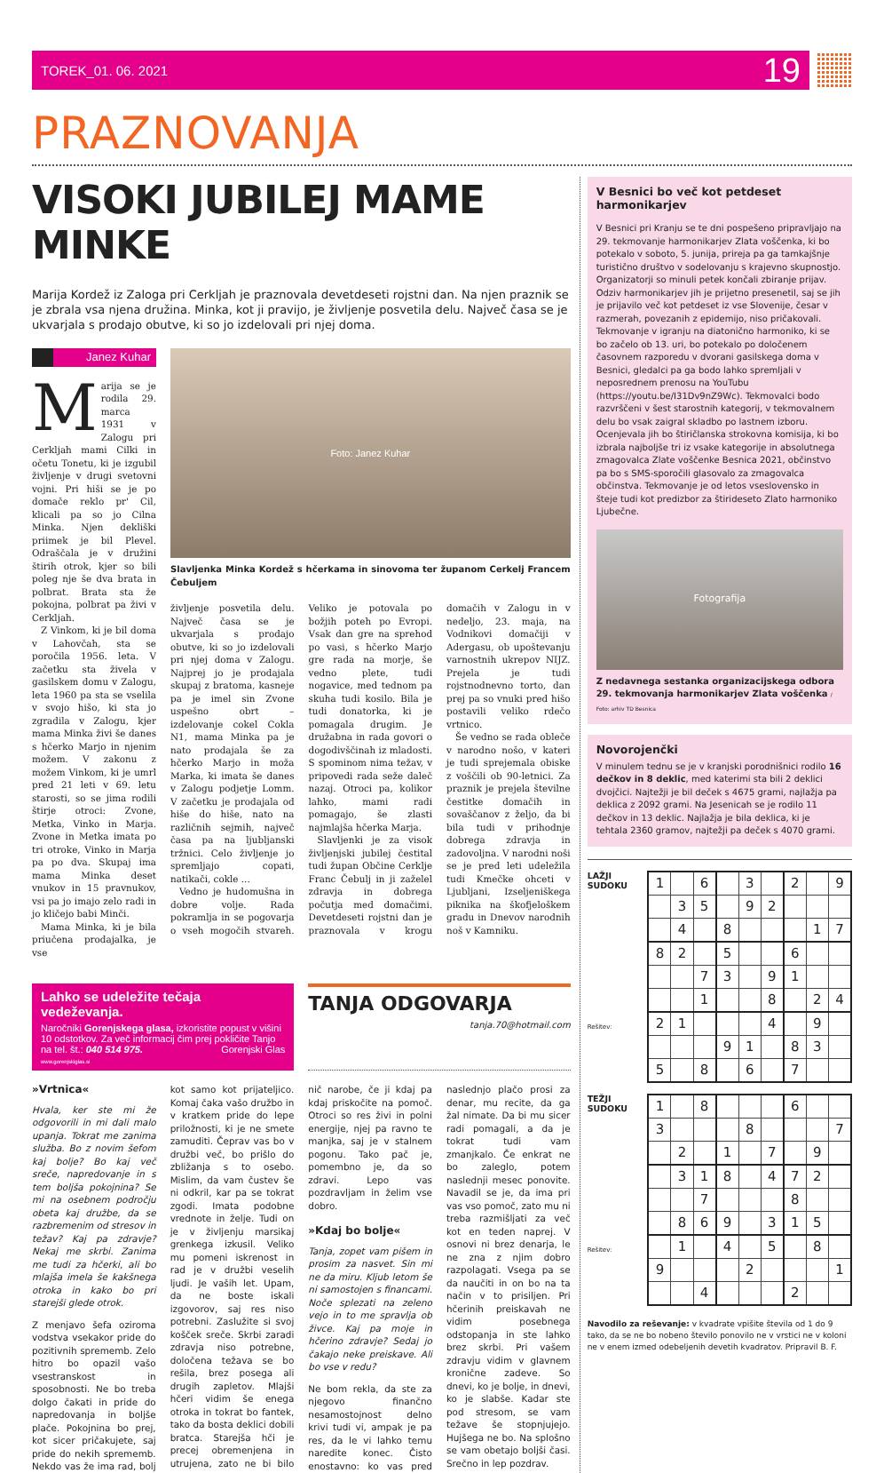TOREK_01. 06. 2021 19
PRAZNOVANJA
VISOKI JUBILEJ MAME MINKE
Marija Kordež iz Zaloga pri Cerkljah je praznovala devetdeseti rojstni dan. Na njen praznik se je zbrala vsa njena družina. Minka, kot ji pravijo, je življenje posvetila delu. Največ časa se je ukvarjala s prodajo obutve, ki so jo izdelovali pri njej doma.
Janez Kuhar
Marija se je rodila 29. marca 1931 v Zalogu pri Cerkljah mami Cilki in očetu Tonetu, ki je izgubil življenje v drugi svetovni vojni. Pri hiši se je po domače reklo pr' Cil, klicali pa so jo Cilna Minka. Njen dekliški priimek je bil Plevel. Odraščala je v družini štirih otrok, kjer so bili poleg nje še dva brata in polbrat. Brata sta že pokojna, polbrat pa živi v Cerkljah.
Z Vinkom, ki je bil doma v Lahovčah, sta se poročila 1956. leta. V začetku sta živela v gasilskem domu v Zalogu, leta 1960 pa sta se vselila v svojo hišo, ki sta jo zgradila v Zalogu, kjer mama Minka živi še danes s hčerko Marjo in njenim možem. V zakonu z možem Vinkom, ki je umrl pred 21 leti v 69. letu starosti, so se jima rodili štirje otroci: Zvone, Metka, Vinko in Marja. Zvone in Metka imata po tri otroke, Vinko in Marja pa po dva. Skupaj ima mama Minka deset vnukov in 15 pravnukov, vsi pa jo imajo zelo radi in jo kličejo babi Minči.
Mama Minka, ki je bila priučena prodajalka, je vse
Foto: Janez Kuhar
Slavljenka Minka Kordež s hčerkama in sinovoma ter županom Cerkelj Francem Čebuljem
življenje posvetila delu. Največ časa se je ukvarjala s prodajo obutve, ki so jo izdelovali pri njej doma v Zalogu. Najprej jo je prodajala skupaj z bratoma, kasneje pa je imel sin Zvone uspešno obrt – izdelovanje cokel Cokla N1, mama Minka pa je nato prodajala še za hčerko Marjo in moža Marka, ki imata še danes v Zalogu podjetje Lomm. V začetku je prodajala od hiše do hiše, nato na različnih sejmih, največ časa pa na ljubljanski tržnici. Celo življenje jo spremljajo copati, natikači, cokle ...
Vedno je hudomušna in dobre volje. Rada pokramlja in se pogovarja o vseh mogočih stvareh. Veliko je potovala po božjih poteh po Evropi. Vsak dan gre na sprehod po vasi, s hčerko Marjo gre rada na morje, še vedno plete, tudi nogavice, med tednom pa skuha tudi kosilo. Bila je tudi donatorka, ki je pomagala drugim. Je družabna in rada govori o dogodivščinah iz mladosti. S spominom nima težav, v pripovedi rada seže daleč nazaj. Otroci pa, kolikor lahko, mami radi pomagajo, še zlasti najmlajša hčerka Marja.
Slavljenki je za visok življenjski jubilej čestital tudi župan Občine Cerklje Franc Čebulj in ji zaželel zdravja in dobrega počutja med domačimi. Devetdeseti rojstni dan je praznovala v krogu domačih v Zalogu in v nedeljo, 23. maja, na Vodnikovi domačiji v Adergasu, ob upoštevanju varnostnih ukrepov NIJZ. Prejela je tudi rojstnodnevno torto, dan prej pa so vnuki pred hišo postavili veliko rdečo vrtnico.
Še vedno se rada obleče v narodno nošo, v kateri je tudi sprejemala obiske z voščili ob 90-letnici. Za praznik je prejela številne čestitke domačih in sovaščanov z željo, da bi bila tudi v prihodnje dobrega zdravja in zadovoljna. V narodni noši se je pred leti udeležila tudi Kmečke ohceti v Ljubljani, Izseljeniškega piknika na škofjeloškem gradu in Dnevov narodnih noš v Kamniku.
Lahko se udeležite tečaja vedeževanja.
Naročniki Gorenjskega glasa, izkoristite popust v višini 10 odstotkov. Za več informacij čim prej pokličite Tanjo na tel. št.: 040 514 975. Gorenjski Glas
www.gorenjskiglas.si
TANJA ODGOVARJA
tanja.70@hotmail.com
»Vrtnica«
Hvala, ker ste mi že odgovorili in mi dali malo upanja. Tokrat me zanima služba. Bo z novim šefom kaj bolje? Bo kaj več sreče, napredovanje in s tem boljša pokojnina? Se mi na osebnem področju obeta kaj družbe, da se razbremenim od stresov in težav? Kaj pa zdravje? Nekaj me skrbi. Zanima me tudi za hčerki, ali bo mlajša imela še kakšnega otroka in kako bo pri starejši glede otrok.
Z menjavo šefa oziroma vodstva vsekakor pride do pozitivnih sprememb. Zelo hitro bo opazil vašo vsestranskost in sposobnosti. Ne bo treba dolgo čakati in pride do napredovanja in boljše plače. Pokojnina bo prej, kot sicer pričakujete, saj pride do nekih sprememb. Nekdo vas že ima rad, bolj kot samo kot prijateljico. Komaj čaka vašo družbo in v kratkem pride do lepe priložnosti, ki je ne smete zamuditi. Čeprav vas bo v družbi več, bo prišlo do zbližanja s to osebo. Mislim, da vam čustev še ni odkril, kar pa se tokrat zgodi. Imata podobne vrednote in želje. Tudi on je v življenju marsikaj grenkega izkusil. Veliko mu pomeni iskrenost in rad je v družbi veselih ljudi. Je vaših let. Upam, da ne boste iskali izgovorov, saj res niso potrebni. Zaslužite si svoj košček sreče. Skrbi zaradi zdravja niso potrebne, določena težava se bo rešila, brez posega ali drugih zapletov. Mlajši hčeri vidim še enega otroka in tokrat bo fantek, tako da bosta deklici dobili bratca. Starejša hči je precej obremenjena in utrujena, zato ne bi bilo nič narobe, če ji kdaj pa kdaj priskočite na pomoč. Otroci so res živi in polni energije, njej pa ravno te manjka, saj je v stalnem pogonu. Tako pač je, pomembno je, da so zdravi. Lepo vas pozdravljam in želim vse dobro.
»Kdaj bo bolje«
Tanja, zopet vam pišem in prosim za nasvet. Sin mi ne da miru. Kljub letom še ni samostojen s financami. Noče splezati na zeleno vejo in to me spravlja ob živce. Kaj pa moje in hčerino zdravje? Sedaj jo čakajo neke preiskave. Ali bo vse v redu?
Ne bom rekla, da ste za njegovo finančno nesamostojnost delno krivi tudi vi, ampak je pa res, da le vi lahko temu naredite konec. Čisto enostavno: ko vas pred naslednjo plačo prosi za denar, mu recite, da ga žal nimate. Da bi mu sicer radi pomagali, a da je tokrat tudi vam zmanjkalo. Če enkrat ne bo zaleglo, potem naslednji mesec ponovite. Navadil se je, da ima pri vas vso pomoč, zato mu ni treba razmišljati za več kot en teden naprej. V osnovi ni brez denarja, le ne zna z njim dobro razpolagati. Vsega pa se da naučiti in on bo na ta način v to prisiljen. Pri hčerinih preiskavah ne vidim posebnega odstopanja in ste lahko brez skrbi. Pri vašem zdravju vidim v glavnem kronične zadeve. So dnevi, ko je bolje, in dnevi, ko je slabše. Kadar ste pod stresom, se vam težave še stopnjujejo. Hujšega ne bo. Na splošno se vam obetajo boljši časi. Srečno in lep pozdrav.
V Besnici bo več kot petdeset harmonikarjev
V Besnici pri Kranju se te dni pospešeno pripravljajo na 29. tekmovanje harmonikarjev Zlata voščenka, ki bo potekalo v soboto, 5. junija, prireja pa ga tamkajšnje turistično društvo v sodelovanju s krajevno skupnostjo. Organizatorji so minuli petek končali zbiranje prijav. Odziv harmonikarjev jih je prijetno presenetil, saj se jih je prijavilo več kot petdeset iz vse Slovenije, česar v razmerah, povezanih z epidemijo, niso pričakovali. Tekmovanje v igranju na diatonično harmoniko, ki se bo začelo ob 13. uri, bo potekalo po določenem časovnem razporedu v dvorani gasilskega doma v Besnici, gledalci pa ga bodo lahko spremljali v neposrednem prenosu na YouTubu (https://youtu.be/I31Dv9nZ9Wc). Tekmovalci bodo razvrščeni v šest starostnih kategorij, v tekmovalnem delu bo vsak zaigral skladbo po lastnem izboru. Ocenjevala jih bo štiričlanska strokovna komisija, ki bo izbrala najboljše tri iz vsake kategorije in absolutnega zmagovalca Zlate voščenke Besnica 2021, občinstvo pa bo s SMS-sporočili glasovalo za zmagovalca občinstva. Tekmovanje je od letos vseslovensko in šteje tudi kot predizbor za štirideseto Zlato harmoniko Ljubečne.
Fotografija
Z nedavnega sestanka organizacijskega odbora 29. tekmovanja harmonikarjev Zlata voščenka / Foto: arhiv TD Besnica
Novorojenčki
V minulem tednu se je v kranjski porodnišnici rodilo 16 dečkov in 8 deklic, med katerimi sta bili 2 deklici dvojčici. Najtežji je bil deček s 4675 grami, najlažja pa deklica z 2092 grami. Na Jesenicah se je rodilo 11 dečkov in 13 deklic. Najlažja je bila deklica, ki je tehtala 2360 gramov, najtežji pa deček s 4070 grami.
LAŽJI SUDOKU
Rešitev:
| 1 | | 6 | | 3 | | 2 | | 9 |
| | 3 | 5 | | 9 | 2 | | | |
| | 4 | | 8 | | | | 1 | 7 |
| 8 | 2 | | 5 | | | 6 | | |
| | | 7 | 3 | | 9 | 1 | | |
| | | 1 | | | 8 | | 2 | 4 |
| 2 | 1 | | | | 4 | | 9 | |
| | | | 9 | 1 | | 8 | 3 | |
| 5 | | 8 | | 6 | | 7 | | |
TEŽJI SUDOKU
Rešitev:
| 1 | | 8 | | | | 6 | | |
| 3 | | | | 8 | | | | 7 |
| | 2 | | 1 | | 7 | | 9 | |
| | 3 | 1 | 8 | | 4 | 7 | 2 | |
| | | 7 | | | | 8 | | |
| | 8 | 6 | 9 | | 3 | 1 | 5 | |
| | 1 | | 4 | | 5 | | 8 | |
| 9 | | | | 2 | | | | 1 |
| | | 4 | | | | 2 | | |
Navodilo za reševanje: v kvadrate vpišite števila od 1 do 9 tako, da se ne bo nobeno število ponovilo ne v vrstici ne v koloni ne v enem izmed odebeljenih devetih kvadratov. Pripravil B. F.